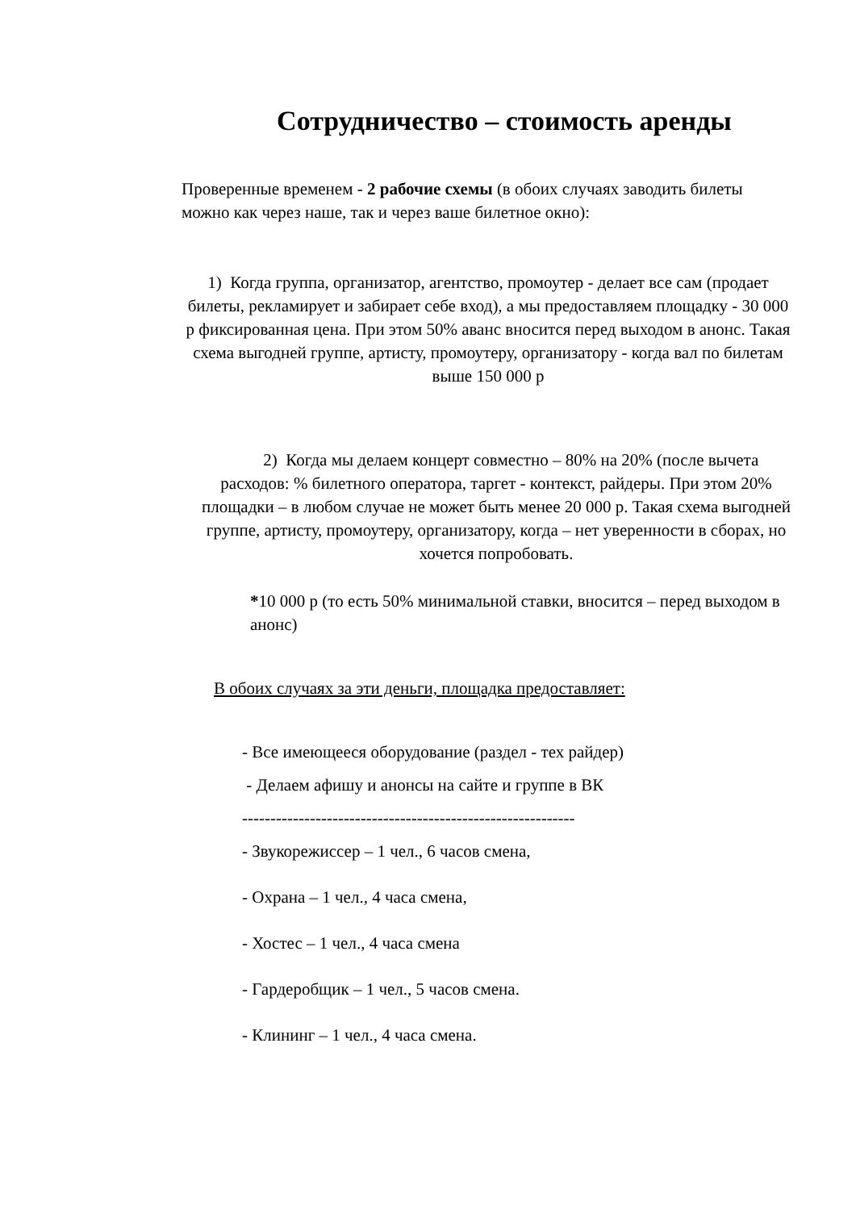Сотрудничество – стоимость аренды
Проверенные временем - 2 рабочие схемы (в обоих случаях заводить билеты можно как через наше, так и через ваше билетное окно):
1) Когда группа, организатор, агентство, промоутер - делает все сам (продает билеты, рекламирует и забирает себе вход), а мы предоставляем площадку - 30 000 р фиксированная цена. При этом 50% аванс вносится перед выходом в анонс. Такая схема выгодней группе, артисту, промоутеру, организатору - когда вал по билетам выше 150 000 р
2) Когда мы делаем концерт совместно – 80% на 20% (после вычета расходов: % билетного оператора, таргет - контекст, райдеры. При этом 20% площадки – в любом случае не может быть менее 20 000 р. Такая схема выгодней группе, артисту, промоутеру, организатору, когда – нет уверенности в сборах, но хочется попробовать.
*10 000 р (то есть 50% минимальной ставки, вносится – перед выходом в анонс)
В обоих случаях за эти деньги, площадка предоставляет:
- Все имеющееся оборудование (раздел - тех райдер)
- Делаем афишу и анонсы на сайте и группе в ВК
-----------------------------------------------------------
- Звукорежиссер – 1 чел., 6 часов смена,
- Охрана – 1 чел., 4 часа смена,
- Хостес – 1 чел., 4 часа смена
- Гардеробщик – 1 чел., 5 часов смена.
- Клининг – 1 чел., 4 часа смена.